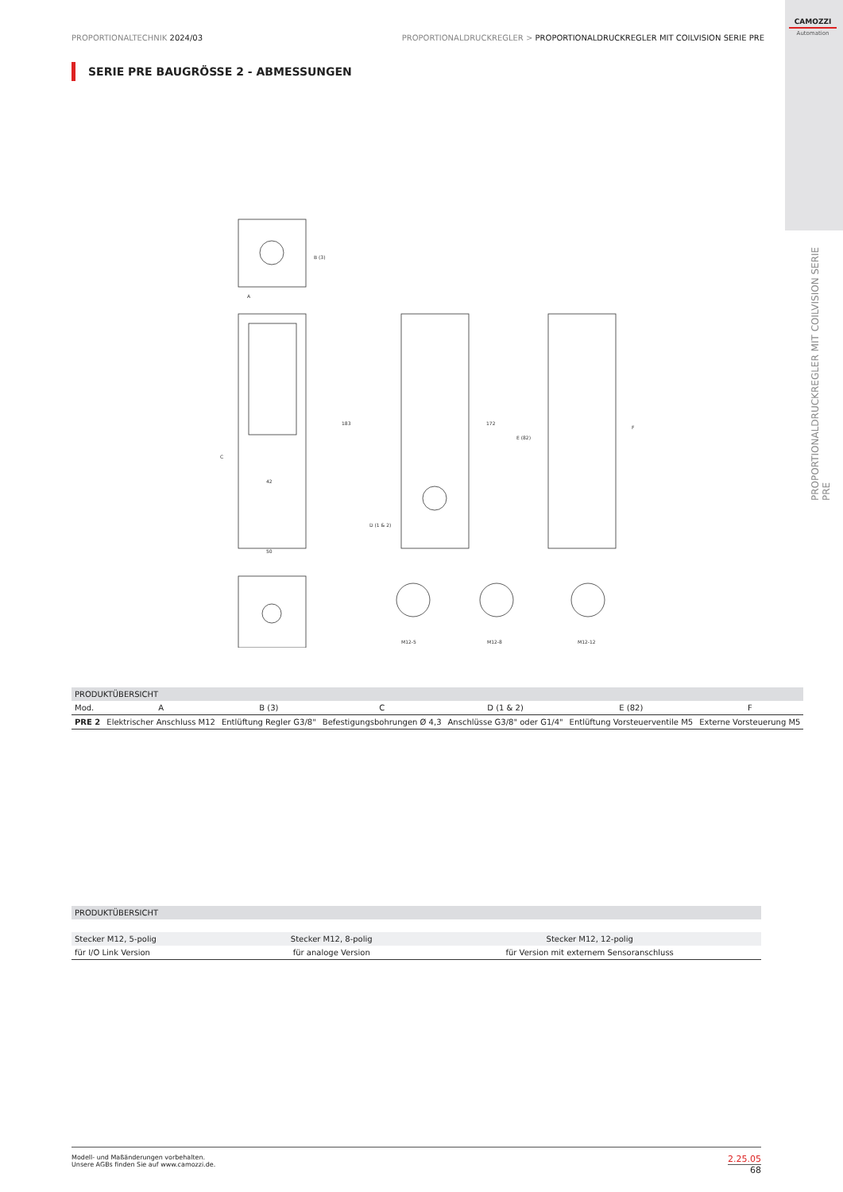CAMOZZI
Automation
PROPORTIONALDRUCKREGLER MIT COILVISION SERIE PRE
PROPORTIONALTECHNIK 2024/03 PROPORTIONALDRUCKREGLER > PROPORTIONALDRUCKREGLER MIT COILVISION SERIE PRE
SERIE PRE BAUGRÖSSE 2 - ABMESSUNGEN
B (3)
A
183
172
42
50
D (1 & 2)
E (82)
F
C
M12-5
M12-8
M12-12
| PRODUKTÜBERSICHT | | | | | | |
| --- | --- | --- | --- | --- | --- | --- |
| Mod. | A | B (3) | C | D (1 & 2) | E (82) | F |
| PRE 2 | Elektrischer Anschluss M12 | Entlüftung Regler G3/8" | Befestigungsbohrungen Ø 4,3 | Anschlüsse G3/8" oder G1/4" | Entlüftung Vorsteuerventile M5 | Externe Vorsteuerung M5 |
| PRODUKTÜBERSICHT | | |
| --- | --- | --- |
| Stecker M12, 5-polig | Stecker M12, 8-polig | Stecker M12, 12-polig |
| für I/O Link Version | für analoge Version | für Version mit externem Sensoranschluss |
Modell- und Maßänderungen vorbehalten.
Unsere AGBs finden Sie auf www.camozzi.de.
2.25.05
68